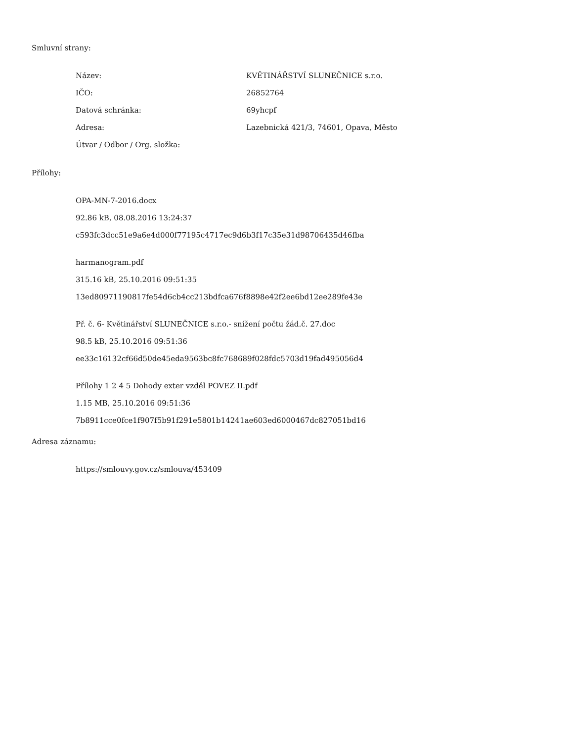Smluvní strany:
| Název: | KVĚTINÁŘSTVÍ SLUNEČNICE s.r.o. |
| IČO: | 26852764 |
| Datová schránka: | 69yhcpf |
| Adresa: | Lazebnická 421/3, 74601, Opava, Město |
| Útvar / Odbor / Org. složka: | |
Přílohy:
OPA-MN-7-2016.docx
92.86 kB, 08.08.2016 13:24:37
c593fc3dcc51e9a6e4d000f77195c4717ec9d6b3f17c35e31d98706435d46fba
harmanogram.pdf
315.16 kB, 25.10.2016 09:51:35
13ed80971190817fe54d6cb4cc213bdfca676f8898e42f2ee6bd12ee289fe43e
Př. č. 6- Květinářství SLUNEČNICE s.r.o.- snížení počtu žád.č. 27.doc
98.5 kB, 25.10.2016 09:51:36
ee33c16132cf66d50de45eda9563bc8fc768689f028fdc5703d19fad495056d4
Přílohy 1 2 4 5 Dohody exter vzděl POVEZ II.pdf
1.15 MB, 25.10.2016 09:51:36
7b8911cce0fce1f907f5b91f291e5801b14241ae603ed6000467dc827051bd16
Adresa záznamu:
https://smlouvy.gov.cz/smlouva/453409